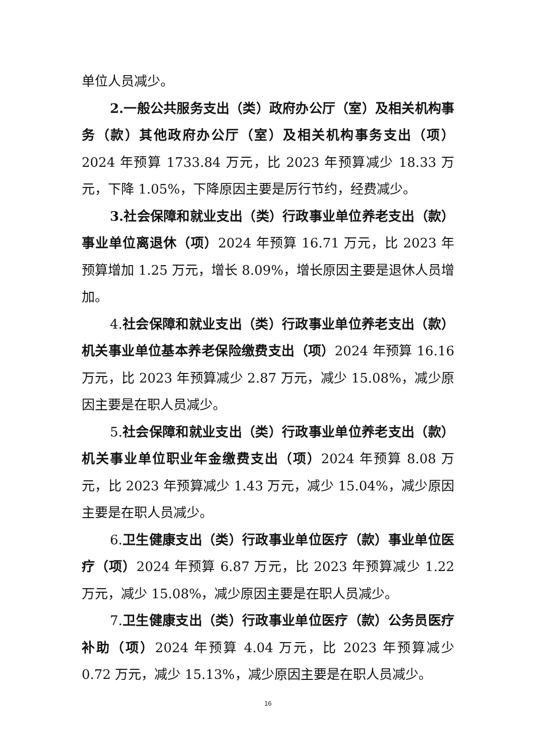单位人员减少。
2. 一般公共服务支出（类）政府办公厅（室）及相关机构事务（款）其他政府办公厅（室）及相关机构事务支出（项）2024 年预算 1733.84 万元，比 2023 年预算减少 18.33 万元，下降 1.05%，下降原因主要是厉行节约，经费减少。
3. 社会保障和就业支出（类）行政事业单位养老支出（款）事业单位离退休（项）2024 年预算 16.71 万元，比 2023 年预算增加 1.25 万元，增长 8.09%，增长原因主要是退休人员增加。
4.社会保障和就业支出（类）行政事业单位养老支出（款）机关事业单位基本养老保险缴费支出（项）2024 年预算 16.16 万元，比 2023 年预算减少 2.87 万元，减少 15.08%，减少原因主要是在职人员减少。
5.社会保障和就业支出（类）行政事业单位养老支出（款）机关事业单位职业年金缴费支出（项）2024 年预算 8.08 万元，比 2023 年预算减少 1.43 万元，减少 15.04%，减少原因主要是在职人员减少。
6.卫生健康支出（类）行政事业单位医疗（款）事业单位医疗（项）2024 年预算 6.87 万元，比 2023 年预算减少 1.22 万元，减少 15.08%，减少原因主要是在职人员减少。
7.卫生健康支出（类）行政事业单位医疗（款）公务员医疗补助（项）2024 年预算 4.04 万元，比 2023 年预算减少 0.72 万元，减少 15.13%，减少原因主要是在职人员减少。
16